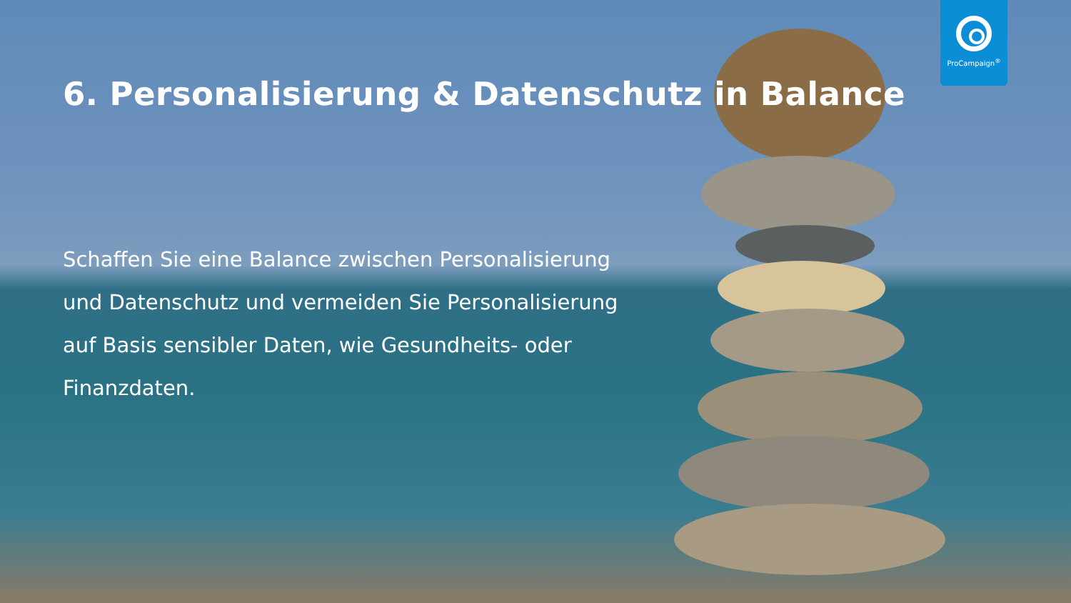ProCampaign<sup>®</sup>
6. Personalisierung & Datenschutz in Balance
Schaffen Sie eine Balance zwischen Personalisierung und Datenschutz und vermeiden Sie Personalisierung auf Basis sensibler Daten, wie Gesundheits- oder Finanzdaten.